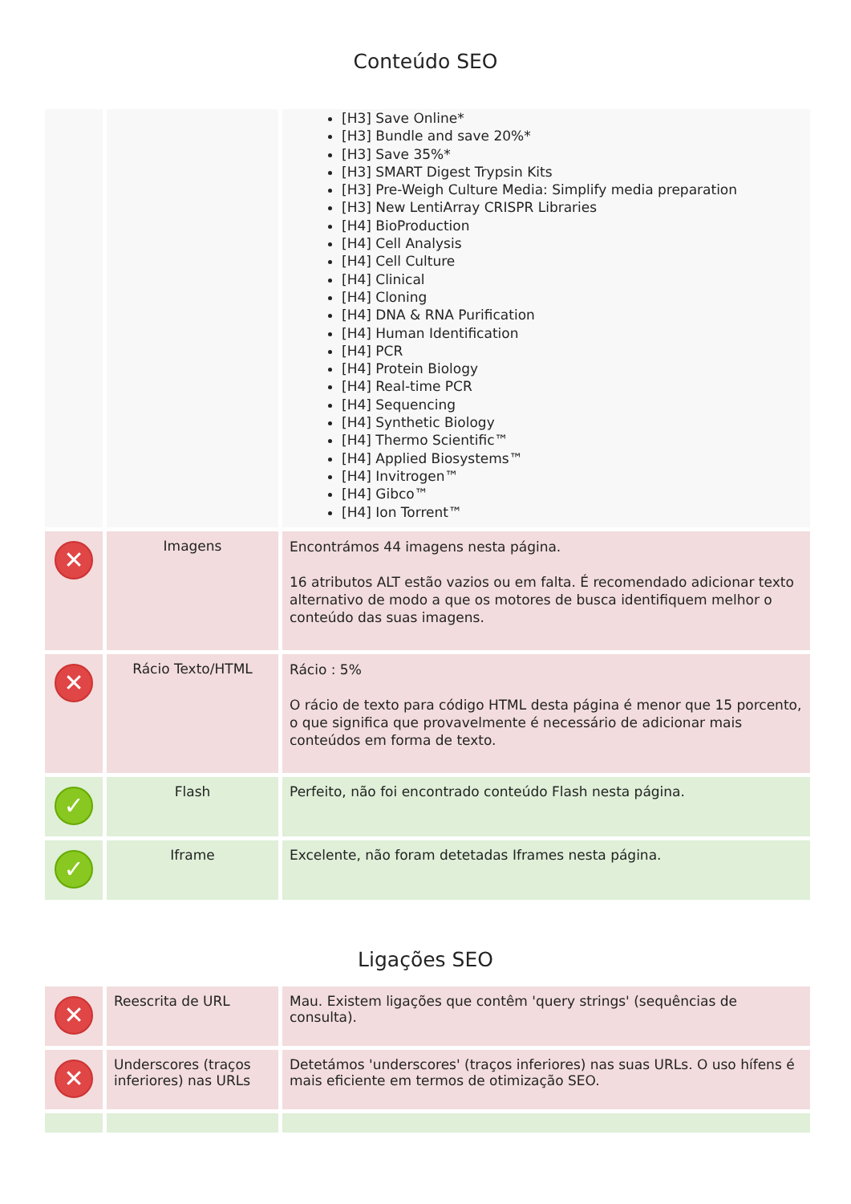Conteúdo SEO
| | | [H3] Save Online* [H3] Bundle and save 20%* [H3] Save 35%* [H3] SMART Digest Trypsin Kits [H3] Pre-Weigh Culture Media: Simplify media preparation [H3] New LentiArray CRISPR Libraries [H4] BioProduction [H4] Cell Analysis [H4] Cell Culture [H4] Clinical [H4] Cloning [H4] DNA & RNA Purification [H4] Human Identification [H4] PCR [H4] Protein Biology [H4] Real-time PCR [H4] Sequencing [H4] Synthetic Biology [H4] Thermo Scientific™ [H4] Applied Biosystems™ [H4] Invitrogen™ [H4] Gibco™ [H4] Ion Torrent™ |
| ✕ | Imagens | Encontrámos 44 imagens nesta página. 16 atributos ALT estão vazios ou em falta. É recomendado adicionar texto alternativo de modo a que os motores de busca identifiquem melhor o conteúdo das suas imagens. |
| ✕ | Rácio Texto/HTML | Rácio : 5% O rácio de texto para código HTML desta página é menor que 15 porcento, o que significa que provavelmente é necessário de adicionar mais conteúdos em forma de texto. |
| ✓ | Flash | Perfeito, não foi encontrado conteúdo Flash nesta página. |
| ✓ | Iframe | Excelente, não foram detetadas Iframes nesta página. |
Ligações SEO
| ✕ | Reescrita de URL | Mau. Existem ligações que contêm 'query strings' (sequências de consulta). |
| ✕ | Underscores (traços inferiores) nas URLs | Detetámos 'underscores' (traços inferiores) nas suas URLs. O uso hífens é mais eficiente em termos de otimização SEO. |